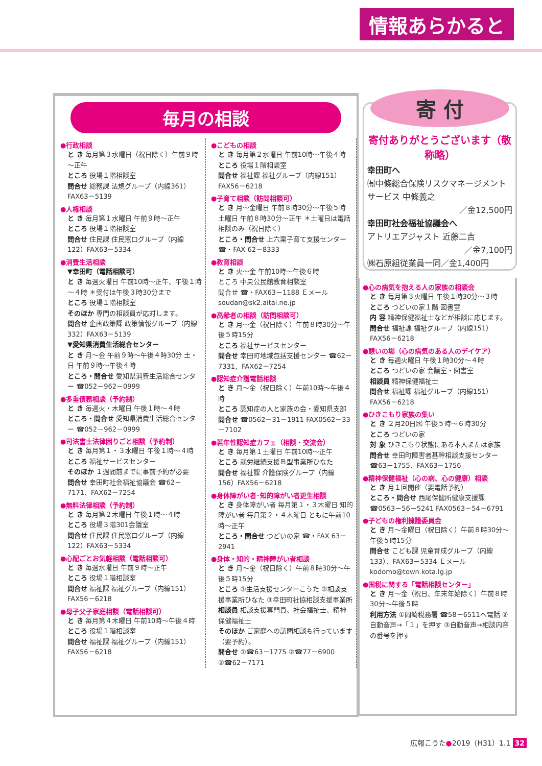情報あらかると
毎月の相談
●行政相談
と き 毎月第３水曜日（祝日除く）午前９時～正午
ところ 役場１階相談室
問合せ 総務課 法規グループ（内線361）FAX63－5139
●人権相談
と き 毎月第１水曜日 午前９時～正午
ところ 役場１階相談室
問合せ 住民課 住民窓口グループ（内線122）FAX63－5334
●消費生活相談
▼幸田町（電話相談可）
と き 毎週火曜日 午前10時～正午、午後１時～４時 ＊受付は午後３時30分まで
ところ 役場１階相談室
そのほか 専門の相談員が応対します。
問合せ 企画政策課 政策情報グループ（内線332）FAX63－5139
▼愛知県消費生活総合センター
と き 月～金 午前９時～午後４時30分 土・日 午前９時～午後４時
ところ・問合せ 愛知県消費生活総合センター ☎052－962－0999
●多重債務相談（予約制）
と き 毎週火・木曜日 午後１時～４時
ところ・問合せ 愛知県消費生活総合センター ☎052－962－0999
●司法書士法律困りごと相談（予約制）
と き 毎月第１・３水曜日 午後１時～４時
ところ 福祉サービスセンター
そのほか １週間前までに事前予約が必要
問合せ 幸田町社会福祉協議会 ☎62－7171、FAX62－7254
●無料法律相談（予約制）
と き 毎月第２木曜日 午後１時～４時
ところ 役場３階301会議室
問合せ 住民課 住民窓口グループ（内線122）FAX63－5334
●心配ごとお気軽相談（電話相談可）
と き 毎週水曜日 午前９時～正午
ところ 役場１階相談室
問合せ 福祉課 福祉グループ（内線151）FAX56－6218
●母子父子家庭相談（電話相談可）
と き 毎月第４木曜日 午前10時～午後４時
ところ 役場１階相談室
問合せ 福祉課 福祉グループ（内線151）FAX56－6218
●こどもの相談
と き 毎月第２水曜日 午前10時～午後４時
ところ 役場１階相談室
問合せ 福祉課 福祉グループ（内線151）FAX56－6218
●子育て相談（訪問相談可）
と き 月～金曜日 午前８時30分～午後５時 土曜日 午前８時30分～正午 ＊土曜日は電話相談のみ（祝日除く）
ところ・問合せ 上六栗子育て支援センター ☎・FAX 62－8333
●教育相談
と き 火～金 午前10時～午後６時
ところ 中央公民館教育相談室
問合せ ☎・FAX63－1188 Ｅメール soudan@sk2.aitai.ne.jp
●高齢者の相談（訪問相談可）
と き 月～金（祝日除く）午前８時30分～午後５時15分
ところ 福祉サービスセンター
問合せ 幸田町地域包括支援センター ☎62－7331、FAX62－7254
●認知症介護電話相談
と き 月～金（祝日除く）午前10時～午後４時
ところ 認知症の人と家族の会・愛知県支部
問合せ ☎0562－31－1911 FAX0562－33－7102
●若年性認知症カフェ（相談・交流会）
と き 毎月第１土曜日 午前10時～正午
ところ 就労継続支援Ｂ型事業所ひなた
問合せ 福祉課 介護保険グループ（内線156）FAX56－6218
●身体障がい者･知的障がい者更生相談
と き 身体障がい者 毎月第１・３木曜日 知的障がい者 毎月第２・４木曜日 ともに午前10時～正午
ところ・問合せ つどいの家 ☎・FAX 63－2941
●身体・知的・精神障がい者相談
と き 月～金（祝日除く）午前８時30分～午後５時15分
ところ ①生活支援センターこうた ②相談支援事業所ひなた ③幸田町社協相談支援事業所
相談員 相談支援専門員、社会福祉士、精神保健福祉士
そのほか ご家庭への訪問相談も行っています（要予約）。
問合せ ①☎63－1775 ②☎77－6900 ③☎62－7171
寄 付
寄付ありがとうございます（敬称略）
幸田町へ
㈲中條総合保険リスクマネージメントサービス 中條義之
／金12,500円
幸田町社会福祉協議会へ
アトリエアジャスト 近藤二吉
／金7,100円
㈱石原組従業員一同／金1,400円
●心の病気を抱える人の家族の相談会
と き 毎月第３火曜日 午後１時30分～３時
ところ つどいの家１階 図書室
内 容 精神保健福祉士などが相談に応じます。
問合せ 福祉課 福祉グループ（内線151）FAX56－6218
●憩いの場（心の病気のある人のデイケア）
と き 毎週火曜日 午後１時30分～４時
ところ つどいの家 会議室・図書室
相談員 精神保健福祉士
問合せ 福祉課 福祉グループ（内線151）FAX56－6218
●ひきこもり家族の集い
と き ２月20日㈬ 午後５時～６時30分
ところ つどいの家
対 象 ひきこもり状態にある本人または家族
問合せ 幸田町障害者基幹相談支援センター ☎63－1755、FAX63－1756
●精神保健福祉（心の病、心の健康）相談
と き 月１回開催（要電話予約）
ところ・問合せ 西尾保健所健康支援課 ☎0563－56－5241 FAX0563－54－6791
●子どもの権利擁護委員会
と き 月～金曜日（祝日除く）午前８時30分～午後５時15分
問合せ こども課 児童育成グループ（内線133）、FAX63－5334 Ｅメール kodomo@town.kota.lg.jp
●国税に関する「電話相談センター」
と き 月～金（祝日、年末年始除く）午前８時30分～午後５時
利用方法 ①岡崎税務署 ☎58－6511へ電話 ②自動音声→「１」を押す ③自動音声→相談内容の番号を押す
広報こうた●2019（H31）1.1 32